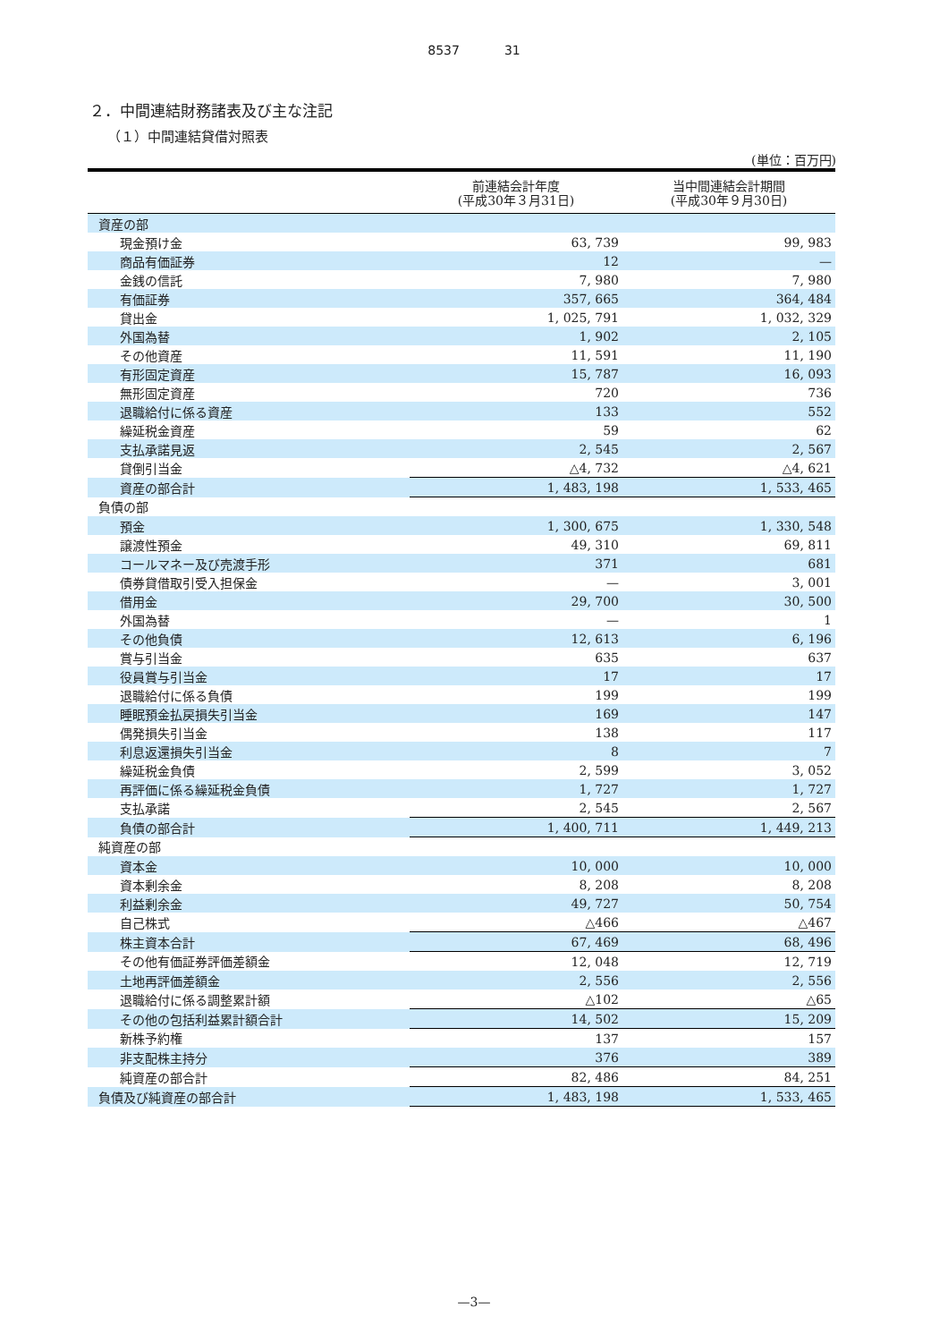8537 31
２．中間連結財務諸表及び主な注記
（１）中間連結貸借対照表
(単位：百万円)
| | 前連結会計年度 (平成30年３月31日) | 当中間連結会計期間 (平成30年９月30日) |
| --- | --- | --- |
| 資産の部 | | |
| 現金預け金 | 63, 739 | 99, 983 |
| 商品有価証券 | 12 | — |
| 金銭の信託 | 7, 980 | 7, 980 |
| 有価証券 | 357, 665 | 364, 484 |
| 貸出金 | 1, 025, 791 | 1, 032, 329 |
| 外国為替 | 1, 902 | 2, 105 |
| その他資産 | 11, 591 | 11, 190 |
| 有形固定資産 | 15, 787 | 16, 093 |
| 無形固定資産 | 720 | 736 |
| 退職給付に係る資産 | 133 | 552 |
| 繰延税金資産 | 59 | 62 |
| 支払承諾見返 | 2, 545 | 2, 567 |
| 貸倒引当金 | △4, 732 | △4, 621 |
| 資産の部合計 | 1, 483, 198 | 1, 533, 465 |
| 負債の部 | | |
| 預金 | 1, 300, 675 | 1, 330, 548 |
| 譲渡性預金 | 49, 310 | 69, 811 |
| コールマネー及び売渡手形 | 371 | 681 |
| 債券貸借取引受入担保金 | — | 3, 001 |
| 借用金 | 29, 700 | 30, 500 |
| 外国為替 | — | 1 |
| その他負債 | 12, 613 | 6, 196 |
| 賞与引当金 | 635 | 637 |
| 役員賞与引当金 | 17 | 17 |
| 退職給付に係る負債 | 199 | 199 |
| 睡眠預金払戻損失引当金 | 169 | 147 |
| 偶発損失引当金 | 138 | 117 |
| 利息返還損失引当金 | 8 | 7 |
| 繰延税金負債 | 2, 599 | 3, 052 |
| 再評価に係る繰延税金負債 | 1, 727 | 1, 727 |
| 支払承諾 | 2, 545 | 2, 567 |
| 負債の部合計 | 1, 400, 711 | 1, 449, 213 |
| 純資産の部 | | |
| 資本金 | 10, 000 | 10, 000 |
| 資本剰余金 | 8, 208 | 8, 208 |
| 利益剰余金 | 49, 727 | 50, 754 |
| 自己株式 | △466 | △467 |
| 株主資本合計 | 67, 469 | 68, 496 |
| その他有価証券評価差額金 | 12, 048 | 12, 719 |
| 土地再評価差額金 | 2, 556 | 2, 556 |
| 退職給付に係る調整累計額 | △102 | △65 |
| その他の包括利益累計額合計 | 14, 502 | 15, 209 |
| 新株予約権 | 137 | 157 |
| 非支配株主持分 | 376 | 389 |
| 純資産の部合計 | 82, 486 | 84, 251 |
| 負債及び純資産の部合計 | 1, 483, 198 | 1, 533, 465 |
—3—